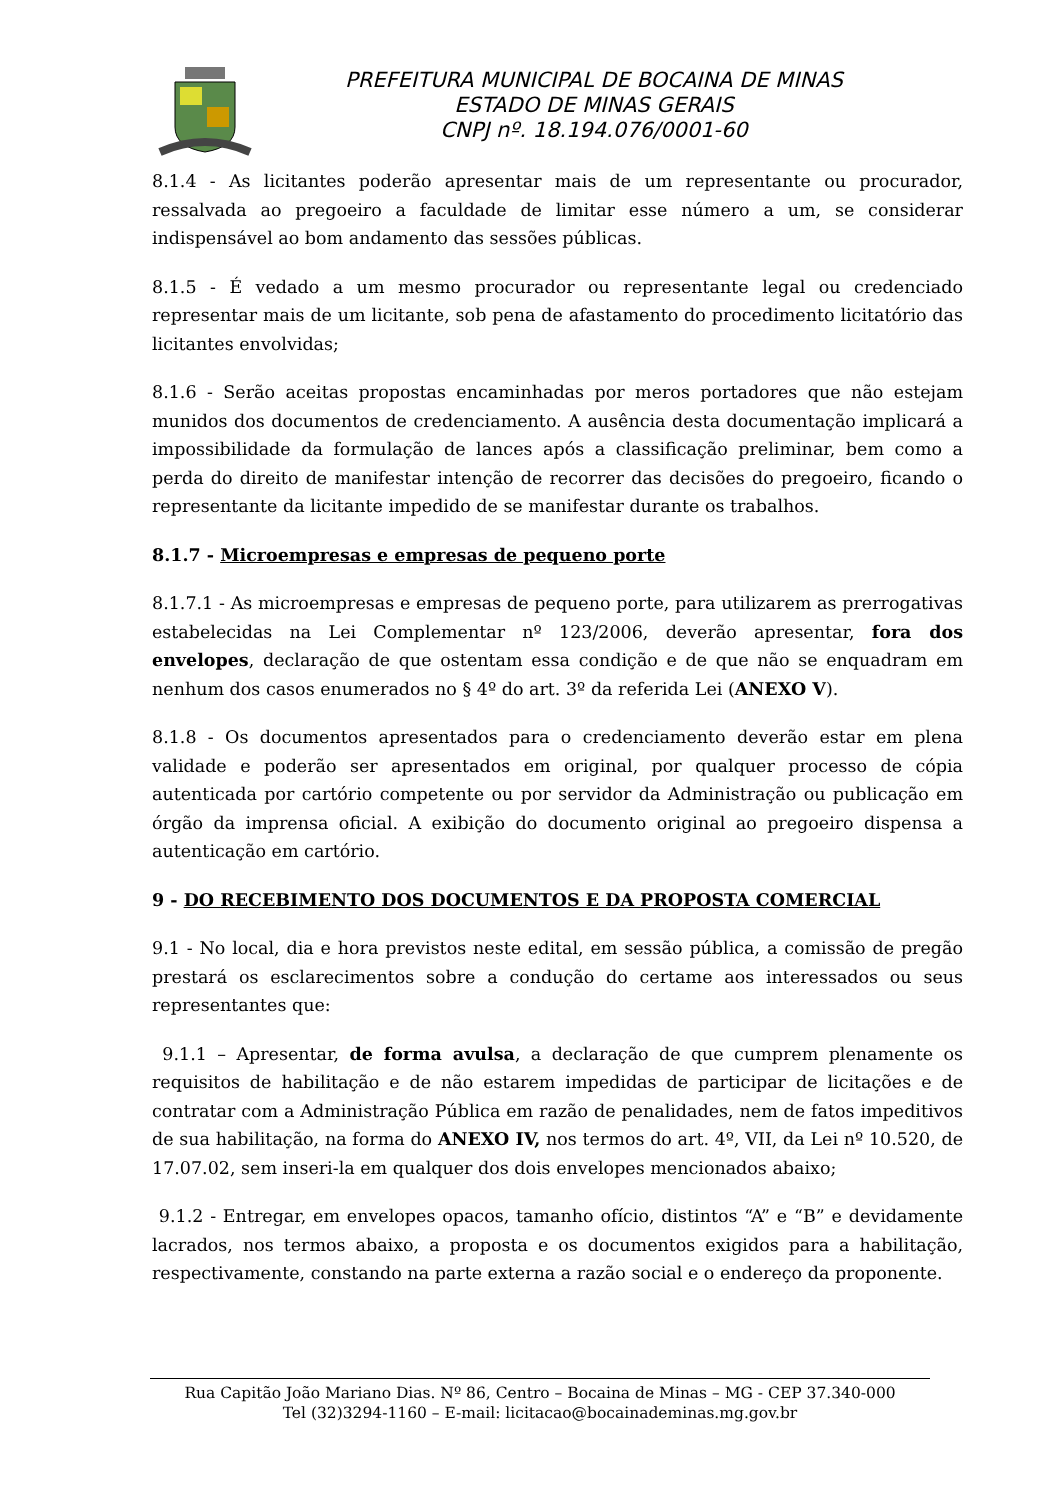PREFEITURA MUNICIPAL DE BOCAINA DE MINAS
ESTADO DE MINAS GERAIS
CNPJ nº. 18.194.076/0001-60
8.1.4 - As licitantes poderão apresentar mais de um representante ou procurador, ressalvada ao pregoeiro a faculdade de limitar esse número a um, se considerar indispensável ao bom andamento das sessões públicas.
8.1.5 - É vedado a um mesmo procurador ou representante legal ou credenciado representar mais de um licitante, sob pena de afastamento do procedimento licitatório das licitantes envolvidas;
8.1.6 - Serão aceitas propostas encaminhadas por meros portadores que não estejam munidos dos documentos de credenciamento. A ausência desta documentação implicará a impossibilidade da formulação de lances após a classificação preliminar, bem como a perda do direito de manifestar intenção de recorrer das decisões do pregoeiro, ficando o representante da licitante impedido de se manifestar durante os trabalhos.
8.1.7 - Microempresas e empresas de pequeno porte
8.1.7.1 - As microempresas e empresas de pequeno porte, para utilizarem as prerrogativas estabelecidas na Lei Complementar nº 123/2006, deverão apresentar, fora dos envelopes, declaração de que ostentam essa condição e de que não se enquadram em nenhum dos casos enumerados no § 4º do art. 3º da referida Lei (ANEXO V).
8.1.8 - Os documentos apresentados para o credenciamento deverão estar em plena validade e poderão ser apresentados em original, por qualquer processo de cópia autenticada por cartório competente ou por servidor da Administração ou publicação em órgão da imprensa oficial. A exibição do documento original ao pregoeiro dispensa a autenticação em cartório.
9 - DO RECEBIMENTO DOS DOCUMENTOS E DA PROPOSTA COMERCIAL
9.1 - No local, dia e hora previstos neste edital, em sessão pública, a comissão de pregão prestará os esclarecimentos sobre a condução do certame aos interessados ou seus representantes que:
9.1.1 – Apresentar, de forma avulsa, a declaração de que cumprem plenamente os requisitos de habilitação e de não estarem impedidas de participar de licitações e de contratar com a Administração Pública em razão de penalidades, nem de fatos impeditivos de sua habilitação, na forma do ANEXO IV, nos termos do art. 4º, VII, da Lei nº 10.520, de 17.07.02, sem inseri-la em qualquer dos dois envelopes mencionados abaixo;
9.1.2 - Entregar, em envelopes opacos, tamanho ofício, distintos “A” e “B” e devidamente lacrados, nos termos abaixo, a proposta e os documentos exigidos para a habilitação, respectivamente, constando na parte externa a razão social e o endereço da proponente.
Rua Capitão João Mariano Dias. Nº 86, Centro – Bocaina de Minas – MG - CEP 37.340-000
Tel (32)3294-1160 – E-mail: licitacao@bocainademinas.mg.gov.br